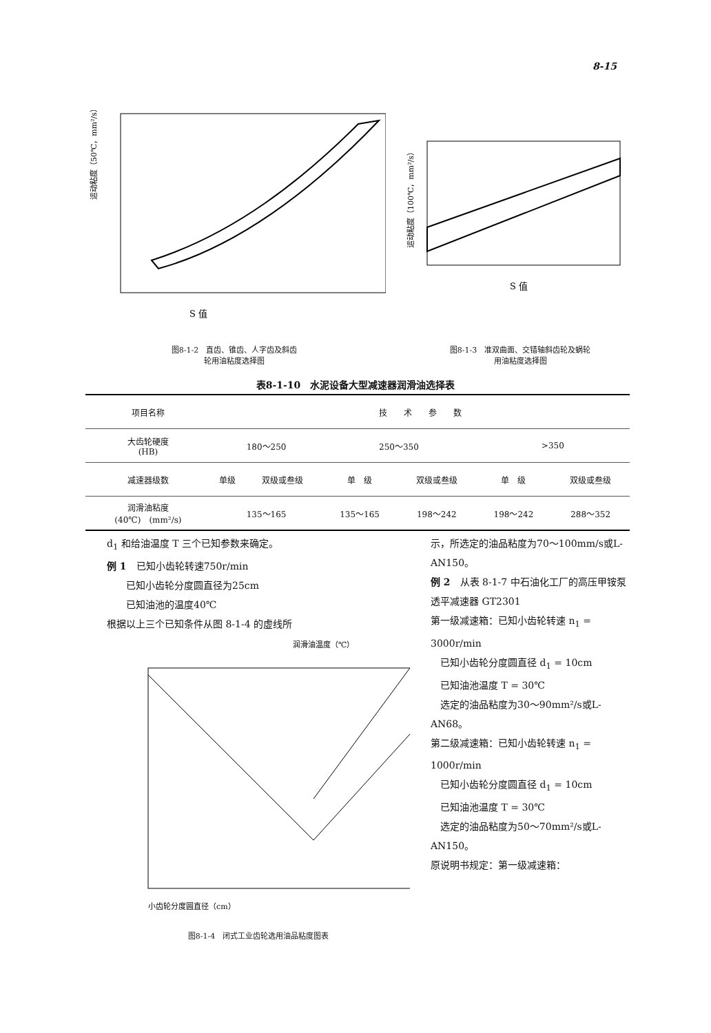8-15
S 值
运动粘度（50℃，mm²/s）
图8-1-2　直齿、锥齿、人字齿及斜齿
轮用油粘度选择图
S 值
运动粘度（100℃，mm²/s）
图8-1-3　准双曲面、交错轴斜齿轮及蜗轮
用油粘度选择图
表8-1-10　水泥设备大型减速器润滑油选择表
| 项目名称 | 技 术 参 数 | | | | | |
| 大齿轮硬度 (HB) | 180～250 | | 250～350 | | >350 | |
| 减速器级数 | 单级 | 双级或叁级 | 单 级 | 双级或叁级 | 单 级 | 双级或叁级 |
| 润滑油粘度 (40℃) (mm²/s) | 135～165 | | 135～165 | 198～242 | 198～242 | 288～352 |
d<sub>1</sub> 和给油温度 T 三个已知参数来确定。
例 1　已知小齿轮转速750r/min
　　已知小齿轮分度圆直径为25cm
　　已知油池的温度40℃
根据以上三个已知条件从图 8-1-4 的虚线所
润滑油温度（℃）
小齿轮分度圆直径（cm）
图8-1-4　闭式工业齿轮选用油品粘度图表
示，所选定的油品粘度为70～100mm/s或L-AN150。
例 2　从表 8-1-7 中石油化工厂的高压甲铵泵透平减速器 GT2301
第一级减速箱：已知小齿轮转速 n<sub>1</sub> = 3000r/min
　已知小齿轮分度圆直径 d<sub>1</sub> = 10cm
　已知油池温度 T = 30℃
　选定的油品粘度为30～90mm²/s或L-AN68。
第二级减速箱：已知小齿轮转速 n<sub>1</sub> = 1000r/min
　已知小齿轮分度圆直径 d<sub>1</sub> = 10cm
　已知油池温度 T = 30℃
　选定的油品粘度为50～70mm²/s或L-AN150。
原说明书规定：第一级减速箱：